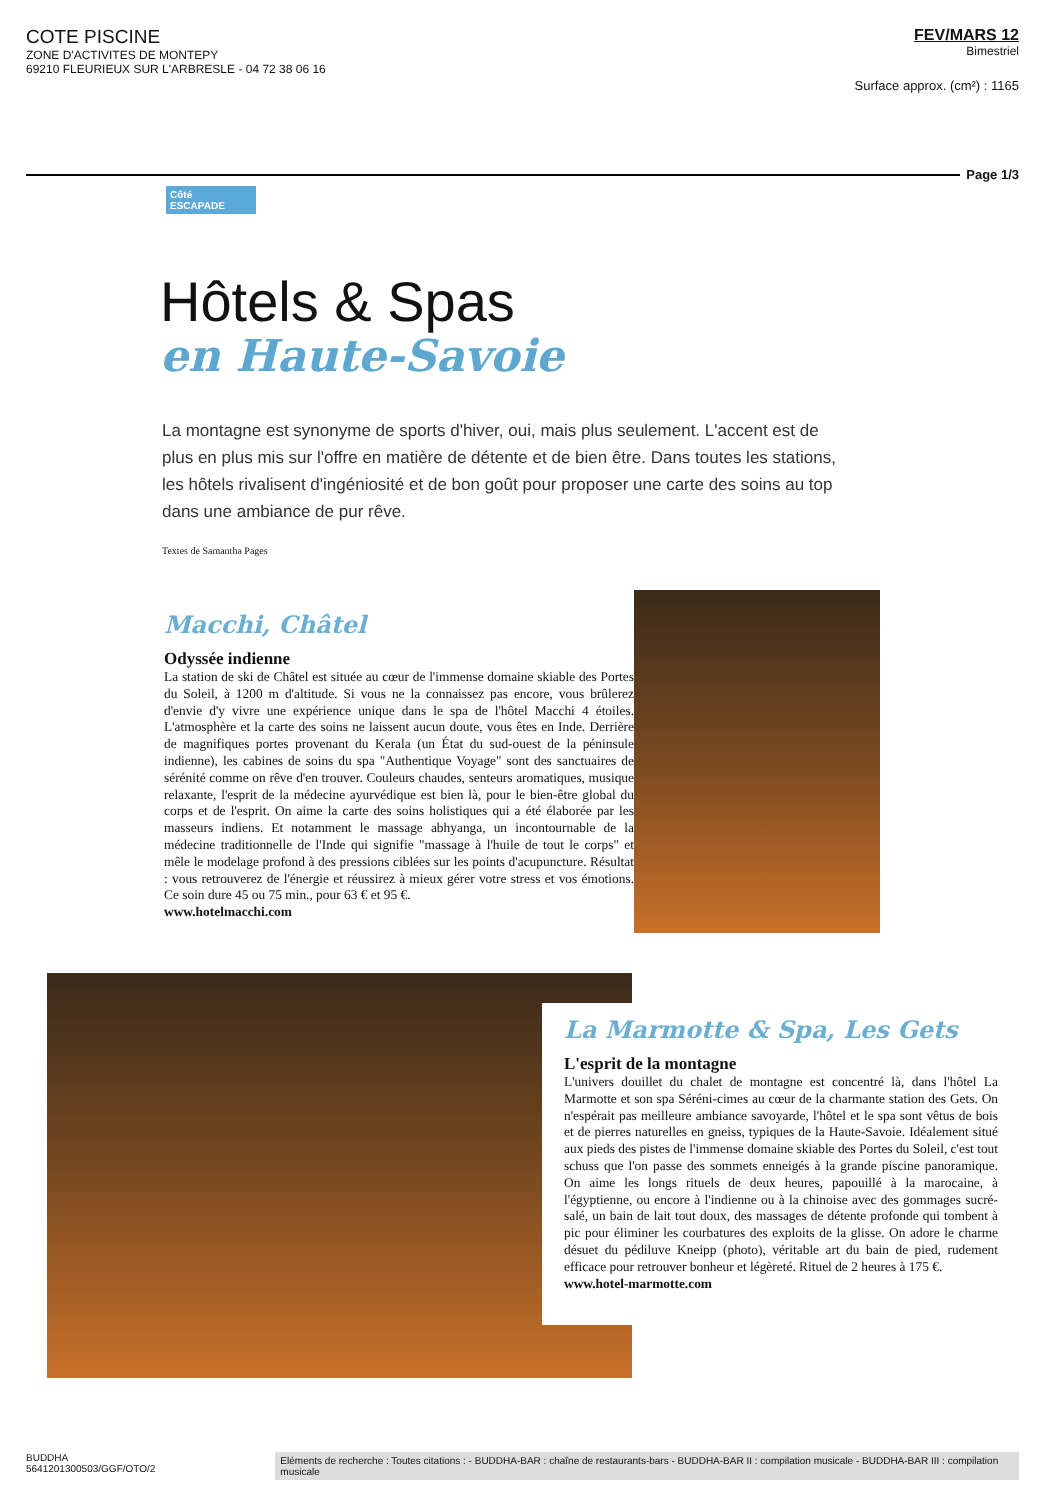COTE PISCINE
ZONE D'ACTIVITES DE MONTEPY
69210 FLEURIEUX SUR L'ARBRESLE - 04 72 38 06 16
FEV/MARS 12
Bimestriel
Surface approx. (cm²) : 1165
Page 1/3
Côté
ESCAPADE
Hôtels & Spas
en Haute-Savoie
La montagne est synonyme de sports d'hiver, oui, mais plus seulement. L'accent est de plus en plus mis sur l'offre en matière de détente et de bien être. Dans toutes les stations, les hôtels rivalisent d'ingéniosité et de bon goût pour proposer une carte des soins au top dans une ambiance de pur rêve.
Textes de Samantha Pages
Macchi, Châtel
Odyssée indienne
La station de ski de Châtel est située au cœur de l'immense domaine skiable des Portes du Soleil, à 1200 m d'altitude. Si vous ne la connaissez pas encore, vous brûlerez d'envie d'y vivre une expérience unique dans le spa de l'hôtel Macchi 4 étoiles. L'atmosphère et la carte des soins ne laissent aucun doute, vous êtes en Inde. Derrière de magnifiques portes provenant du Kerala (un État du sud-ouest de la péninsule indienne), les cabines de soins du spa "Authentique Voyage" sont des sanctuaires de sérénité comme on rêve d'en trouver. Couleurs chaudes, senteurs aromatiques, musique relaxante, l'esprit de la médecine ayurvédique est bien là, pour le bien-être global du corps et de l'esprit. On aime la carte des soins holistiques qui a été élaborée par les masseurs indiens. Et notamment le massage abhyanga, un incontournable de la médecine traditionnelle de l'Inde qui signifie "massage à l'huile de tout le corps" et mêle le modelage profond à des pressions ciblées sur les points d'acupuncture. Résultat : vous retrouverez de l'énergie et réussirez à mieux gérer votre stress et vos émotions. Ce soin dure 45 ou 75 min., pour 63 € et 95 €.
www.hotelmacchi.com
La Marmotte & Spa, Les Gets
L'esprit de la montagne
L'univers douillet du chalet de montagne est concentré là, dans l'hôtel La Marmotte et son spa Séréni-cimes au cœur de la charmante station des Gets. On n'espérait pas meilleure ambiance savoyarde, l'hôtel et le spa sont vêtus de bois et de pierres naturelles en gneiss, typiques de la Haute-Savoie. Idéalement situé aux pieds des pistes de l'immense domaine skiable des Portes du Soleil, c'est tout schuss que l'on passe des sommets enneigés à la grande piscine panoramique. On aime les longs rituels de deux heures, papouillé à la marocaine, à l'égyptienne, ou encore à l'indienne ou à la chinoise avec des gommages sucré-salé, un bain de lait tout doux, des massages de détente profonde qui tombent à pic pour éliminer les courbatures des exploits de la glisse. On adore le charme désuet du pédiluve Kneipp (photo), véritable art du bain de pied, rudement efficace pour retrouver bonheur et légèreté. Rituel de 2 heures à 175 €.
www.hotel-marmotte.com
BUDDHA
5641201300503/GGF/OTO/2
Eléments de recherche : Toutes citations : - BUDDHA-BAR : chaîne de restaurants-bars - BUDDHA-BAR II : compilation musicale - BUDDHA-BAR III : compilation musicale